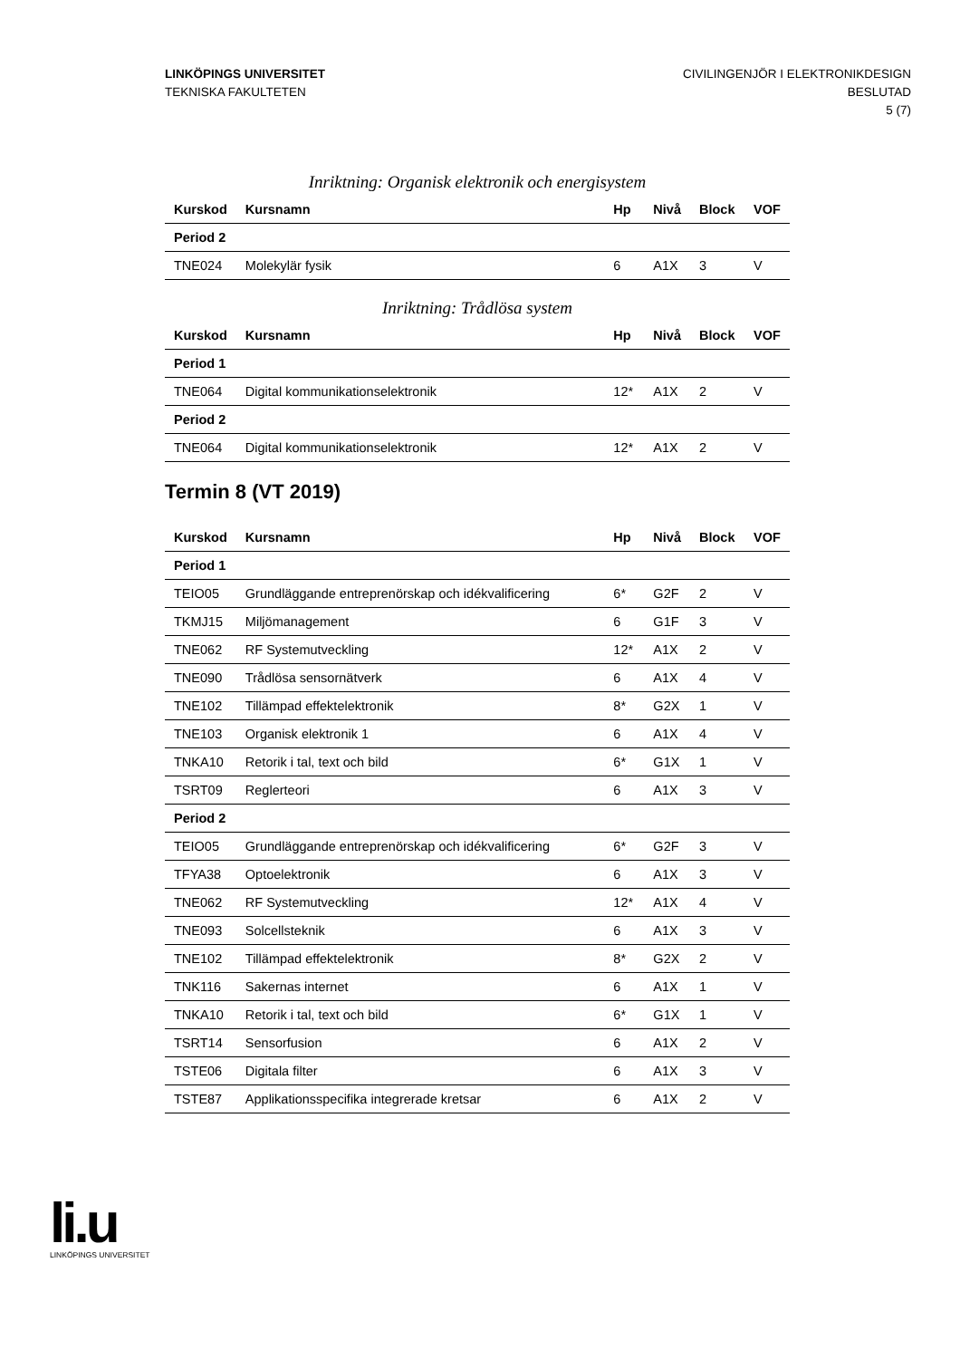LINKÖPINGS UNIVERSITET
TEKNISKA FAKULTETEN
CIVILINGENJÖR I ELEKTRONIKDESIGN
BESLUTAD
5 (7)
Inriktning: Organisk elektronik och energisystem
| Kurskod | Kursnamn | Hp | Nivå | Block | VOF |
| --- | --- | --- | --- | --- | --- |
| Period 2 | | | | | |
| TNE024 | Molekylär fysik | 6 | A1X | 3 | V |
Inriktning: Trådlösa system
| Kurskod | Kursnamn | Hp | Nivå | Block | VOF |
| --- | --- | --- | --- | --- | --- |
| Period 1 | | | | | |
| TNE064 | Digital kommunikationselektronik | 12* | A1X | 2 | V |
| Period 2 | | | | | |
| TNE064 | Digital kommunikationselektronik | 12* | A1X | 2 | V |
Termin 8 (VT 2019)
| Kurskod | Kursnamn | Hp | Nivå | Block | VOF |
| --- | --- | --- | --- | --- | --- |
| Period 1 | | | | | |
| TEIO05 | Grundläggande entreprenörskap och idékvalificering | 6* | G2F | 2 | V |
| TKMJ15 | Miljömanagement | 6 | G1F | 3 | V |
| TNE062 | RF Systemutveckling | 12* | A1X | 2 | V |
| TNE090 | Trådlösa sensornätverk | 6 | A1X | 4 | V |
| TNE102 | Tillämpad effektelektronik | 8* | G2X | 1 | V |
| TNE103 | Organisk elektronik 1 | 6 | A1X | 4 | V |
| TNKA10 | Retorik i tal, text och bild | 6* | G1X | 1 | V |
| TSRT09 | Reglerteori | 6 | A1X | 3 | V |
| Period 2 | | | | | |
| TEIO05 | Grundläggande entreprenörskap och idékvalificering | 6* | G2F | 3 | V |
| TFYA38 | Optoelektronik | 6 | A1X | 3 | V |
| TNE062 | RF Systemutveckling | 12* | A1X | 4 | V |
| TNE093 | Solcellsteknik | 6 | A1X | 3 | V |
| TNE102 | Tillämpad effektelektronik | 8* | G2X | 2 | V |
| TNK116 | Sakernas internet | 6 | A1X | 1 | V |
| TNKA10 | Retorik i tal, text och bild | 6* | G1X | 1 | V |
| TSRT14 | Sensorfusion | 6 | A1X | 2 | V |
| TSTE06 | Digitala filter | 6 | A1X | 3 | V |
| TSTE87 | Applikationsspecifika integrerade kretsar | 6 | A1X | 2 | V |
li.u
LINKÖPINGS UNIVERSITET